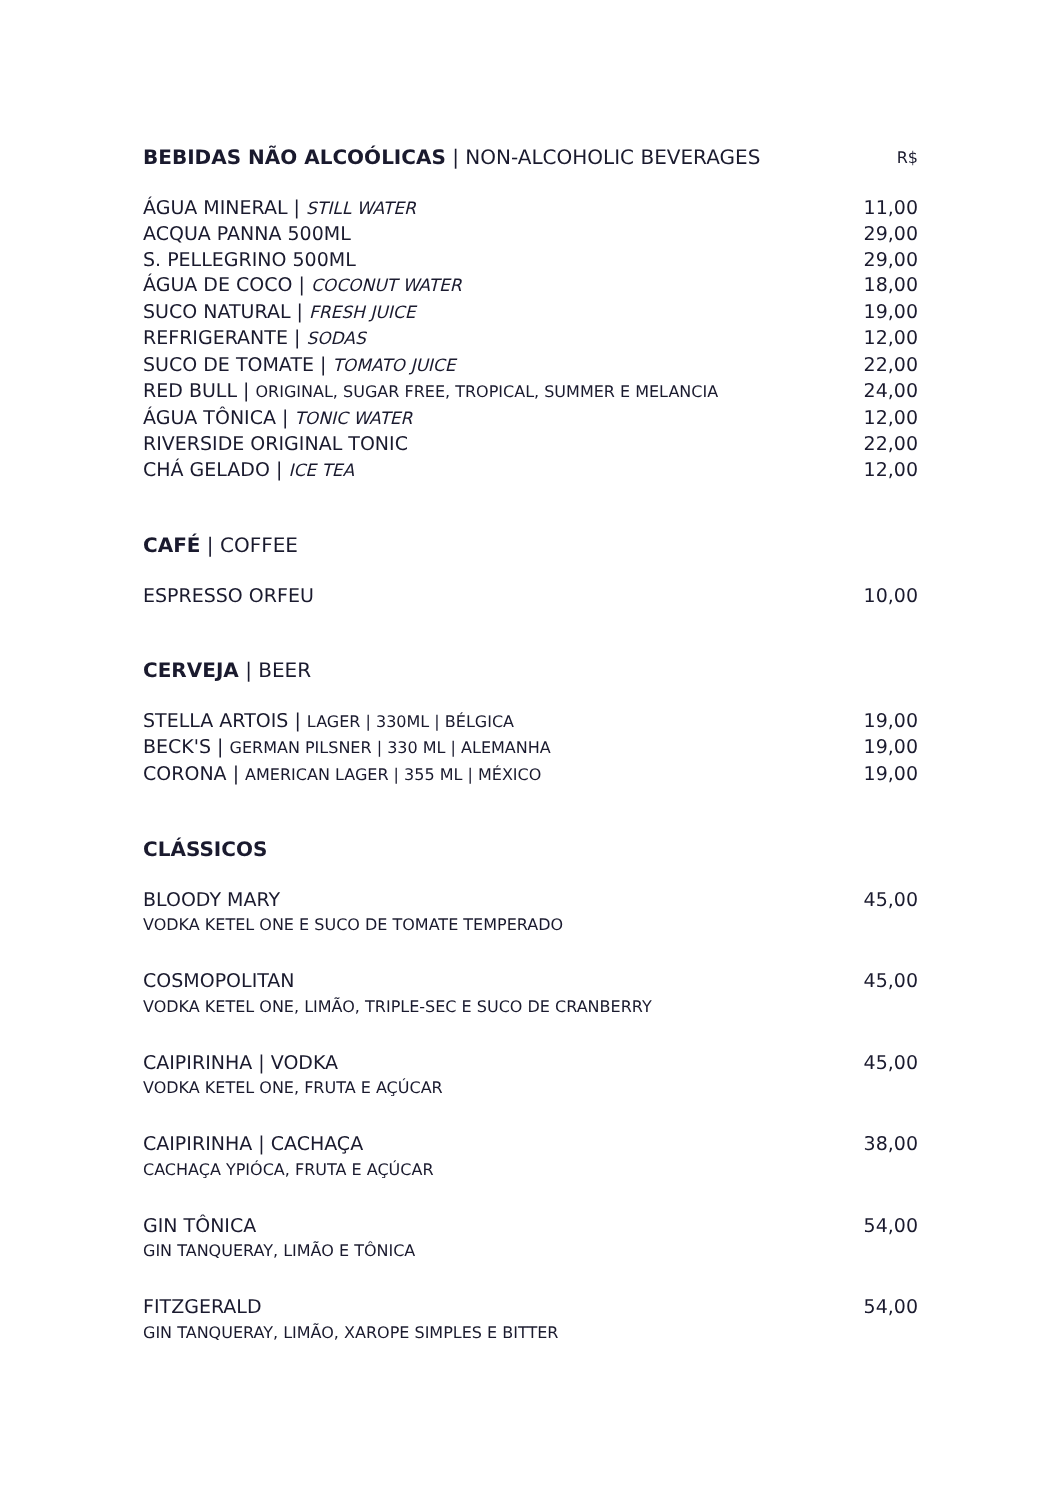BEBIDAS NÃO ALCOÓLICAS | NON-ALCOHOLIC BEVERAGES R$
ÁGUA MINERAL | STILL WATER 11,00
ACQUA PANNA 500ML 29,00
S. PELLEGRINO 500ML 29,00
ÁGUA DE COCO | COCONUT WATER 18,00
SUCO NATURAL | FRESH JUICE 19,00
REFRIGERANTE | SODAS 12,00
SUCO DE TOMATE | TOMATO JUICE 22,00
RED BULL | ORIGINAL, SUGAR FREE, TROPICAL, SUMMER E MELANCIA 24,00
ÁGUA TÔNICA | TONIC WATER 12,00
RIVERSIDE ORIGINAL TONIC 22,00
CHÁ GELADO | ICE TEA 12,00
CAFÉ | COFFEE
ESPRESSO ORFEU 10,00
CERVEJA | BEER
STELLA ARTOIS | LAGER | 330ML | BÉLGICA 19,00
BECK'S | GERMAN PILSNER | 330 ML | ALEMANHA 19,00
CORONA | AMERICAN LAGER | 355 ML | MÉXICO 19,00
CLÁSSICOS
BLOODY MARY 45,00
VODKA KETEL ONE E SUCO DE TOMATE TEMPERADO
COSMOPOLITAN 45,00
VODKA KETEL ONE, LIMÃO, TRIPLE-SEC E SUCO DE CRANBERRY
CAIPIRINHA | VODKA 45,00
VODKA KETEL ONE, FRUTA E AÇÚCAR
CAIPIRINHA | CACHAÇA 38,00
CACHAÇA YPIÓCA, FRUTA E AÇÚCAR
GIN TÔNICA 54,00
GIN TANQUERAY, LIMÃO E TÔNICA
FITZGERALD 54,00
GIN TANQUERAY, LIMÃO, XAROPE SIMPLES E BITTER